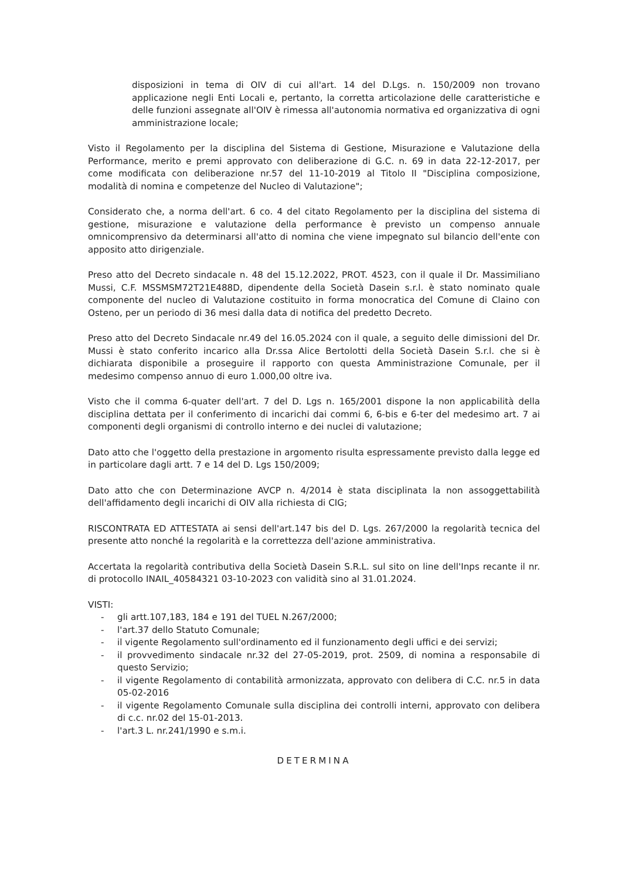disposizioni in tema di OIV di cui all'art. 14 del D.Lgs. n. 150/2009 non trovano applicazione negli Enti Locali e, pertanto, la corretta articolazione delle caratteristiche e delle funzioni assegnate all'OIV è rimessa all'autonomia normativa ed organizzativa di ogni amministrazione locale;
Visto il Regolamento per la disciplina del Sistema di Gestione, Misurazione e Valutazione della Performance, merito e premi approvato con deliberazione di G.C. n. 69 in data 22-12-2017, per come modificata con deliberazione nr.57 del 11-10-2019 al Titolo II "Disciplina composizione, modalità di nomina e competenze del Nucleo di Valutazione";
Considerato che, a norma dell'art. 6 co. 4 del citato Regolamento per la disciplina del sistema di gestione, misurazione e valutazione della performance è previsto un compenso annuale omnicomprensivo da determinarsi all'atto di nomina che viene impegnato sul bilancio dell'ente con apposito atto dirigenziale.
Preso atto del Decreto sindacale n. 48 del 15.12.2022, PROT. 4523, con il quale il Dr. Massimiliano Mussi, C.F. MSSMSM72T21E488D, dipendente della Società Dasein s.r.l. è stato nominato quale componente del nucleo di Valutazione costituito in forma monocratica del Comune di Claino con Osteno, per un periodo di 36 mesi dalla data di notifica del predetto Decreto.
Preso atto del Decreto Sindacale nr.49 del 16.05.2024 con il quale, a seguito delle dimissioni del Dr. Mussi è stato conferito incarico alla Dr.ssa Alice Bertolotti della Società Dasein S.r.l. che si è dichiarata disponibile a proseguire il rapporto con questa Amministrazione Comunale, per il medesimo compenso annuo di euro 1.000,00 oltre iva.
Visto che il comma 6-quater dell'art. 7 del D. Lgs n. 165/2001 dispone la non applicabilità della disciplina dettata per il conferimento di incarichi dai commi 6, 6-bis e 6-ter del medesimo art. 7 ai componenti degli organismi di controllo interno e dei nuclei di valutazione;
Dato atto che l'oggetto della prestazione in argomento risulta espressamente previsto dalla legge ed in particolare dagli artt. 7 e 14 del D. Lgs 150/2009;
Dato atto che con Determinazione AVCP n. 4/2014 è stata disciplinata la non assoggettabilità dell'affidamento degli incarichi di OIV alla richiesta di CIG;
RISCONTRATA ED ATTESTATA ai sensi dell'art.147 bis del D. Lgs. 267/2000 la regolarità tecnica del presente atto nonché la regolarità e la correttezza dell'azione amministrativa.
Accertata la regolarità contributiva della Società Dasein S.R.L. sul sito on line dell'Inps recante il nr. di protocollo INAIL_40584321 03-10-2023 con validità sino al 31.01.2024.
VISTI:
- gli artt.107,183, 184 e 191 del TUEL N.267/2000;
- l'art.37 dello Statuto Comunale;
- il vigente Regolamento sull'ordinamento ed il funzionamento degli uffici e dei servizi;
- il provvedimento sindacale nr.32 del 27-05-2019, prot. 2509, di nomina a responsabile di questo Servizio;
- il vigente Regolamento di contabilità armonizzata, approvato con delibera di C.C. nr.5 in data 05-02-2016
- il vigente Regolamento Comunale sulla disciplina dei controlli interni, approvato con delibera di c.c. nr.02 del 15-01-2013.
- l'art.3 L. nr.241/1990 e s.m.i.
DETERMINA